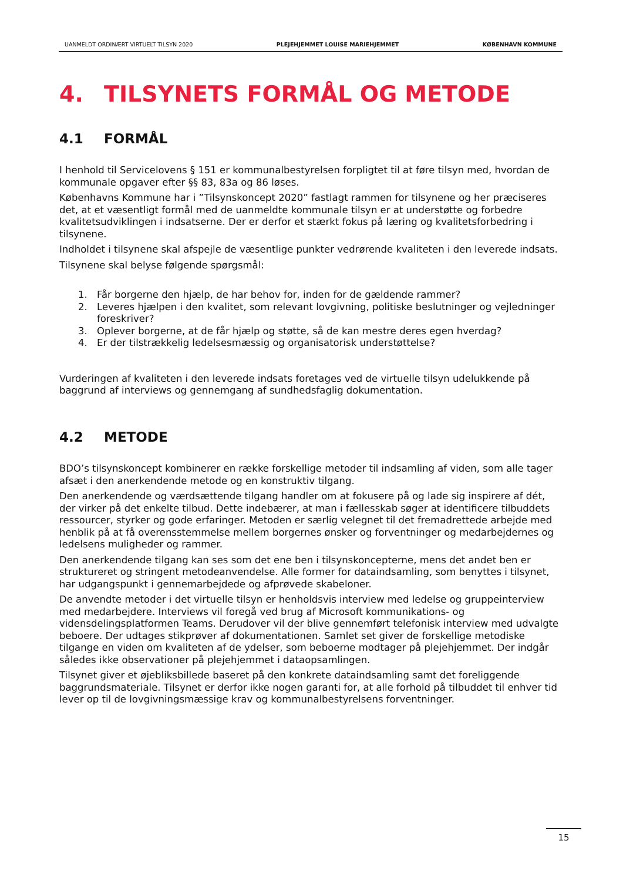UANMELDT ORDINÆRT VIRTUELT TILSYN 2020 PLEJEHJEMMET LOUISE MARIEHJEMMET KØBENHAVN KOMMUNE
4. TILSYNETS FORMÅL OG METODE
4.1 FORMÅL
I henhold til Servicelovens § 151 er kommunalbestyrelsen forpligtet til at føre tilsyn med, hvordan de kommunale opgaver efter §§ 83, 83a og 86 løses.
Københavns Kommune har i ”Tilsynskoncept 2020” fastlagt rammen for tilsynene og her præciseres det, at et væsentligt formål med de uanmeldte kommunale tilsyn er at understøtte og forbedre kvalitetsudviklingen i indsatserne. Der er derfor et stærkt fokus på læring og kvalitetsforbedring i tilsynene.
Indholdet i tilsynene skal afspejle de væsentlige punkter vedrørende kvaliteten i den leverede indsats.
Tilsynene skal belyse følgende spørgsmål:
1. Får borgerne den hjælp, de har behov for, inden for de gældende rammer?
2. Leveres hjælpen i den kvalitet, som relevant lovgivning, politiske beslutninger og vejledninger foreskriver?
3. Oplever borgerne, at de får hjælp og støtte, så de kan mestre deres egen hverdag?
4. Er der tilstrækkelig ledelsesmæssig og organisatorisk understøttelse?
Vurderingen af kvaliteten i den leverede indsats foretages ved de virtuelle tilsyn udelukkende på baggrund af interviews og gennemgang af sundhedsfaglig dokumentation.
4.2 METODE
BDO’s tilsynskoncept kombinerer en række forskellige metoder til indsamling af viden, som alle tager afsæt i den anerkendende metode og en konstruktiv tilgang.
Den anerkendende og værdsættende tilgang handler om at fokusere på og lade sig inspirere af dét, der virker på det enkelte tilbud. Dette indebærer, at man i fællesskab søger at identificere tilbuddets ressourcer, styrker og gode erfaringer. Metoden er særlig velegnet til det fremadrettede arbejde med henblik på at få overensstemmelse mellem borgernes ønsker og forventninger og medarbejdernes og ledelsens muligheder og rammer.
Den anerkendende tilgang kan ses som det ene ben i tilsynskoncepterne, mens det andet ben er struktureret og stringent metodeanvendelse. Alle former for dataindsamling, som benyttes i tilsynet, har udgangspunkt i gennemarbejdede og afprøvede skabeloner.
De anvendte metoder i det virtuelle tilsyn er henholdsvis interview med ledelse og gruppeinterview med medarbejdere. Interviews vil foregå ved brug af Microsoft kommunikations- og vidensdelingsplatformen Teams. Derudover vil der blive gennemført telefonisk interview med udvalgte beboere. Der udtages stikprøver af dokumentationen. Samlet set giver de forskellige metodiske tilgange en viden om kvaliteten af de ydelser, som beboerne modtager på plejehjemmet. Der indgår således ikke observationer på plejehjemmet i dataopsamlingen.
Tilsynet giver et øjebliksbillede baseret på den konkrete dataindsamling samt det foreliggende baggrundsmateriale. Tilsynet er derfor ikke nogen garanti for, at alle forhold på tilbuddet til enhver tid lever op til de lovgivningsmæssige krav og kommunalbestyrelsens forventninger.
15